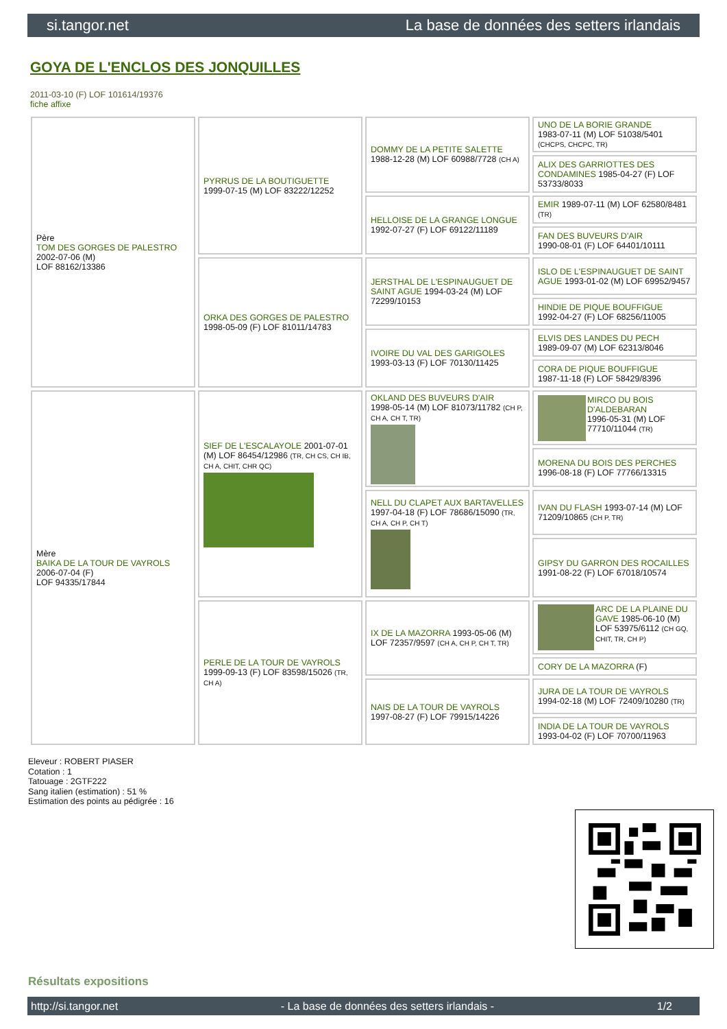si.tangor.net La base de données des setters irlandais
GOYA DE L'ENCLOS DES JONQUILLES
2011-03-10 (F) LOF 101614/19376
fiche affixe
| Père TOM DES GORGES DE PALESTRO 2002-07-06 (M) LOF 88162/13386 | PYRRUS DE LA BOUTIGUETTE 1999-07-15 (M) LOF 83222/12252 | DOMMY DE LA PETITE SALETTE 1988-12-28 (M) LOF 60988/7728 (CH A) | UNO DE LA BORIE GRANDE 1983-07-11 (M) LOF 51038/5401 (CHCPS, CHCPC, TR) |
| | | | ALIX DES GARRIOTTES DES CONDAMINES 1985-04-27 (F) LOF 53733/8033 |
| | | HELLOISE DE LA GRANGE LONGUE 1992-07-27 (F) LOF 69122/11189 | EMIR 1989-07-11 (M) LOF 62580/8481 (TR) |
| | | | FAN DES BUVEURS D'AIR 1990-08-01 (F) LOF 64401/10111 |
| | ORKA DES GORGES DE PALESTRO 1998-05-09 (F) LOF 81011/14783 | JERSTHAL DE L'ESPINAUGUET DE SAINT AGUE 1994-03-24 (M) LOF 72299/10153 | ISLO DE L'ESPINAUGUET DE SAINT AGUE 1993-01-02 (M) LOF 69952/9457 |
| | | | HINDIE DE PIQUE BOUFFIGUE 1992-04-27 (F) LOF 68256/11005 |
| | | IVOIRE DU VAL DES GARIGOLES 1993-03-13 (F) LOF 70130/11425 | ELVIS DES LANDES DU PECH 1989-09-07 (M) LOF 62313/8046 |
| | | | CORA DE PIQUE BOUFFIGUE 1987-11-18 (F) LOF 58429/8396 |
| Mère BAIKA DE LA TOUR DE VAYROLS 2006-07-04 (F) LOF 94335/17844 | SIEF DE L'ESCALAYOLE 2001-07-01 (M) LOF 86454/12986 (TR, CH CS, CH IB, CH A, CHIT, CHR QC) | OKLAND DES BUVEURS D'AIR 1998-05-14 (M) LOF 81073/11782 (CH P, CH A, CH T, TR) | MIRCO DU BOIS D'ALDEBARAN 1996-05-31 (M) LOF 77710/11044 (TR) |
| | | | MORENA DU BOIS DES PERCHES 1996-08-18 (F) LOF 77766/13315 |
| | | NELL DU CLAPET AUX BARTAVELLES 1997-04-18 (F) LOF 78686/15090 (TR, CH A, CH P, CH T) | IVAN DU FLASH 1993-07-14 (M) LOF 71209/10865 (CH P, TR) |
| | | | GIPSY DU GARRON DES ROCAILLES 1991-08-22 (F) LOF 67018/10574 |
| | PERLE DE LA TOUR DE VAYROLS 1999-09-13 (F) LOF 83598/15026 (TR, CH A) | IX DE LA MAZORRA 1993-05-06 (M) LOF 72357/9597 (CH A, CH P, CH T, TR) | ARC DE LA PLAINE DU GAVE 1985-06-10 (M) LOF 53975/6112 (CH GQ, CHIT, TR, CH P) |
| | | | CORY DE LA MAZORRA (F) |
| | | NAIS DE LA TOUR DE VAYROLS 1997-08-27 (F) LOF 79915/14226 | JURA DE LA TOUR DE VAYROLS 1994-02-18 (M) LOF 72409/10280 (TR) |
| | | | INDIA DE LA TOUR DE VAYROLS 1993-04-02 (F) LOF 70700/11963 |
Eleveur : ROBERT PIASER
Cotation : 1
Tatouage : 2GTF222
Sang italien (estimation) : 51 %
Estimation des points au pédigrée : 16
Résultats expositions
http://si.tangor.net - La base de données des setters irlandais - 1/2